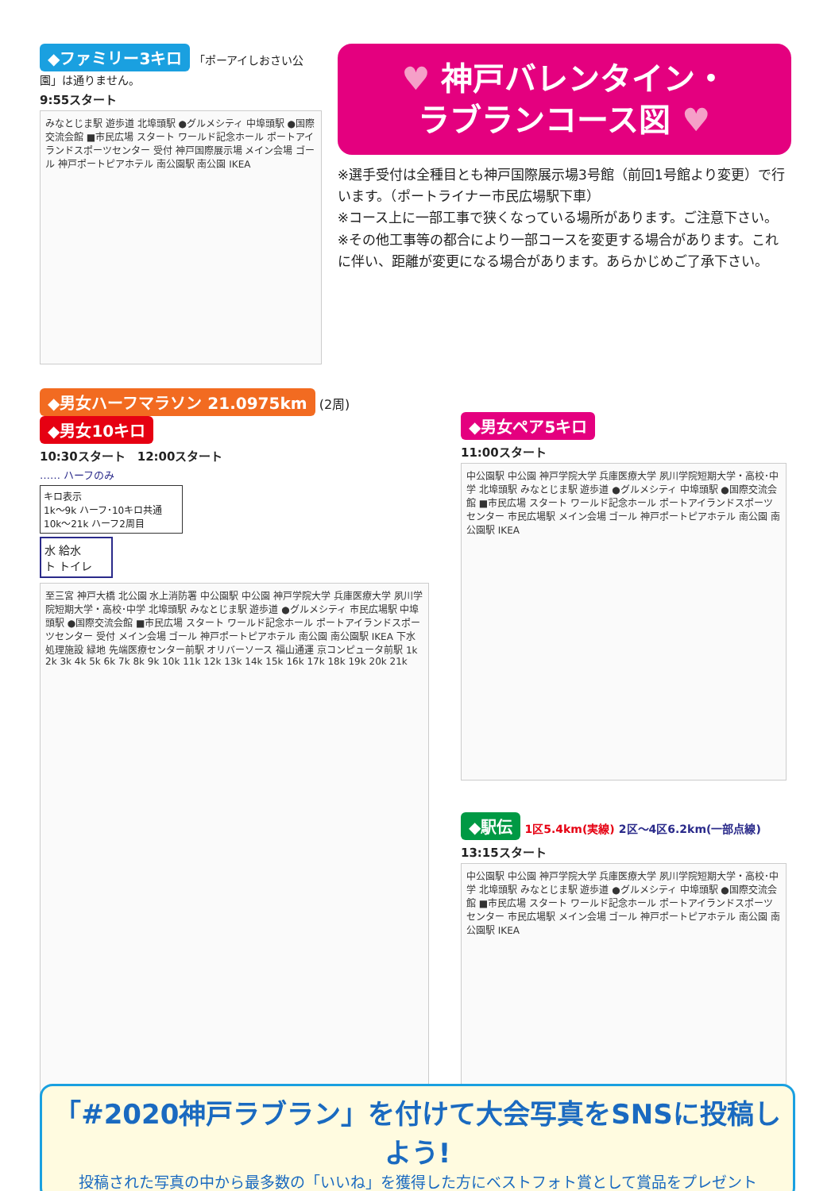◆ファミリー3キロ 「ポーアイしおさい公園」は通りません。
9:55スタート
みなとじま駅 遊歩道 北埠頭駅 ●グルメシティ 中埠頭駅 ●国際交流会館 ■市民広場 スタート ワールド記念ホール ポートアイランドスポーツセンター 受付 神戸国際展示場 メイン会場 ゴール 神戸ポートピアホテル 南公園駅 南公園 IKEA
♥ 神戸バレンタイン・
ラブランコース図 ♥
※選手受付は全種目とも神戸国際展示場3号館（前回1号館より変更）で行います。（ポートライナー市民広場駅下車）
※コース上に一部工事で狭くなっている場所があります。ご注意下さい。
※その他工事等の都合により一部コースを変更する場合があります。これに伴い、距離が変更になる場合があります。あらかじめご了承下さい。
◆男女ハーフマラソン 21.0975km (2周) ◆男女10キロ
10:30スタート　12:00スタート
…… ハーフのみ
キロ表示
1k～9k ハーフ･10キロ共通
10k～21k ハーフ2周目
水 給水
ト トイレ
至三宮 神戸大橋 北公園 水上消防署 中公園駅 中公園 神戸学院大学 兵庫医療大学 夙川学院短期大学・高校･中学 北埠頭駅 みなとじま駅 遊歩道 ●グルメシティ 市民広場駅 中埠頭駅 ●国際交流会館 ■市民広場 スタート ワールド記念ホール ポートアイランドスポーツセンター 受付 メイン会場 ゴール 神戸ポートピアホテル 南公園 南公園駅 IKEA 下水処理施設 緑地 先端医療センター前駅 オリバーソース 福山通運 京コンピュータ前駅 1k 2k 3k 4k 5k 6k 7k 8k 9k 10k 11k 12k 13k 14k 15k 16k 17k 18k 19k 20k 21k
◆男女ペア5キロ
11:00スタート
中公園駅 中公園 神戸学院大学 兵庫医療大学 夙川学院短期大学・高校･中学 北埠頭駅 みなとじま駅 遊歩道 ●グルメシティ 中埠頭駅 ●国際交流会館 ■市民広場 スタート ワールド記念ホール ポートアイランドスポーツセンター 市民広場駅 メイン会場 ゴール 神戸ポートピアホテル 南公園 南公園駅 IKEA
◆駅伝 1区5.4km(実線) 2区～4区6.2km(一部点線)
13:15スタート
中公園駅 中公園 神戸学院大学 兵庫医療大学 夙川学院短期大学・高校･中学 北埠頭駅 みなとじま駅 遊歩道 ●グルメシティ 中埠頭駅 ●国際交流会館 ■市民広場 スタート ワールド記念ホール ポートアイランドスポーツセンター 市民広場駅 メイン会場 ゴール 神戸ポートピアホテル 南公園 南公園駅 IKEA
「#2020神戸ラブラン」を付けて大会写真をSNSに投稿しよう!
投稿された写真の中から最多数の「いいね」を獲得した方にベストフォト賞として賞品をプレゼント